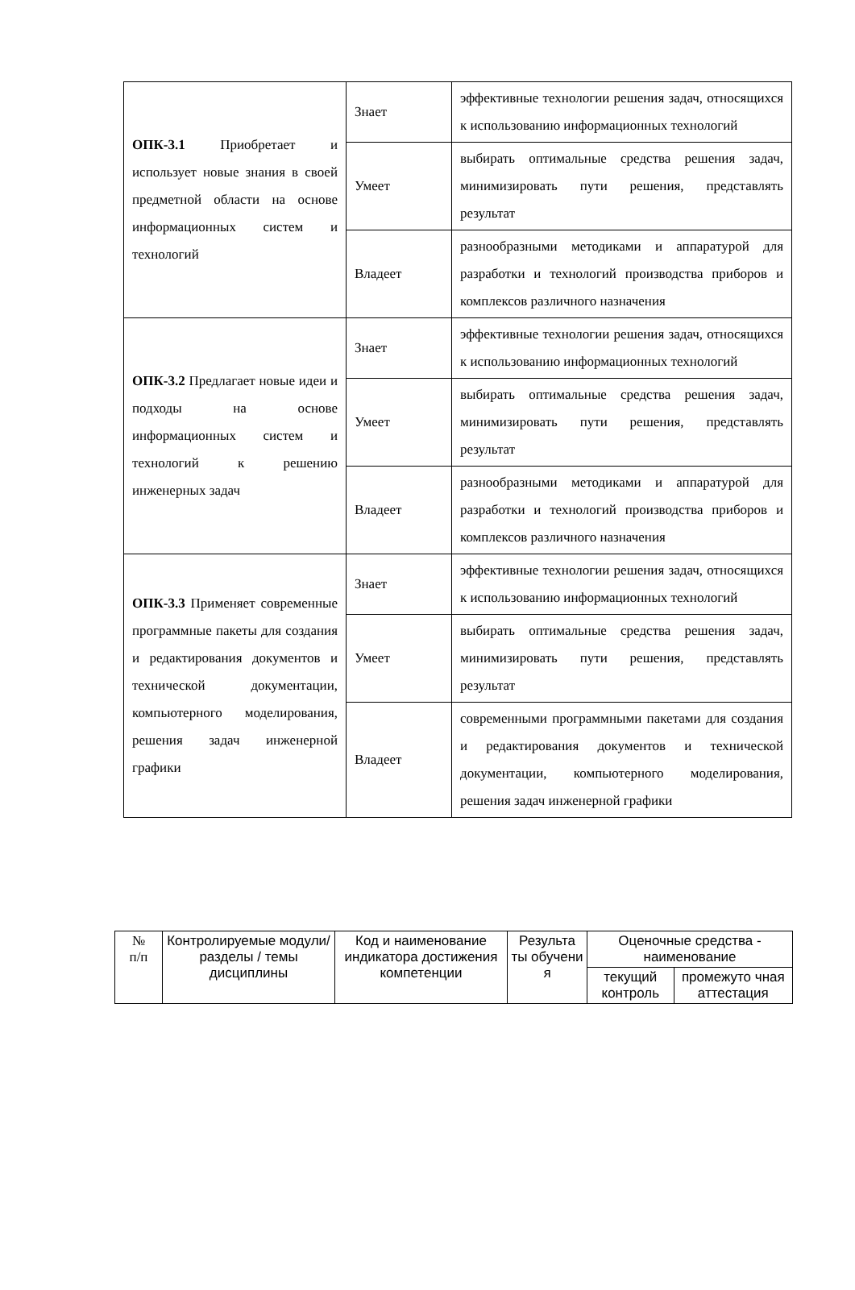| ОПК-3.1 Приобретает и использует новые знания в своей предметной области на основе информационных систем и технологий | Знает | эффективные технологии решения задач, относящихся к использованию информационных технологий |
| | Умеет | выбирать оптимальные средства решения задач, минимизировать пути решения, представлять результат |
| | Владеет | разнообразными методиками и аппаратурой для разработки и технологий производства приборов и комплексов различного назначения |
| ОПК-3.2 Предлагает новые идеи и подходы на основе информационных систем и технологий к решению инженерных задач | Знает | эффективные технологии решения задач, относящихся к использованию информационных технологий |
| | Умеет | выбирать оптимальные средства решения задач, минимизировать пути решения, представлять результат |
| | Владеет | разнообразными методиками и аппаратурой для разработки и технологий производства приборов и комплексов различного назначения |
| ОПК-3.3 Применяет современные программные пакеты для создания и редактирования документов и технической документации, компьютерного моделирования, решения задач инженерной графики | Знает | эффективные технологии решения задач, относящихся к использованию информационных технологий |
| | Умеет | выбирать оптимальные средства решения задач, минимизировать пути решения, представлять результат |
| | Владеет | современными программными пакетами для создания и редактирования документов и технической документации, компьютерного моделирования, решения задач инженерной графики |
| № п/п | Контролируемые модули/ разделы / темы дисциплины | Код и наименование индикатора достижения компетенции | Результа ты обучени я | Оценочные средства - наименование | |
| --- | --- | --- | --- | --- | --- |
| | | | | текущий контроль | промежуто чная аттестация |